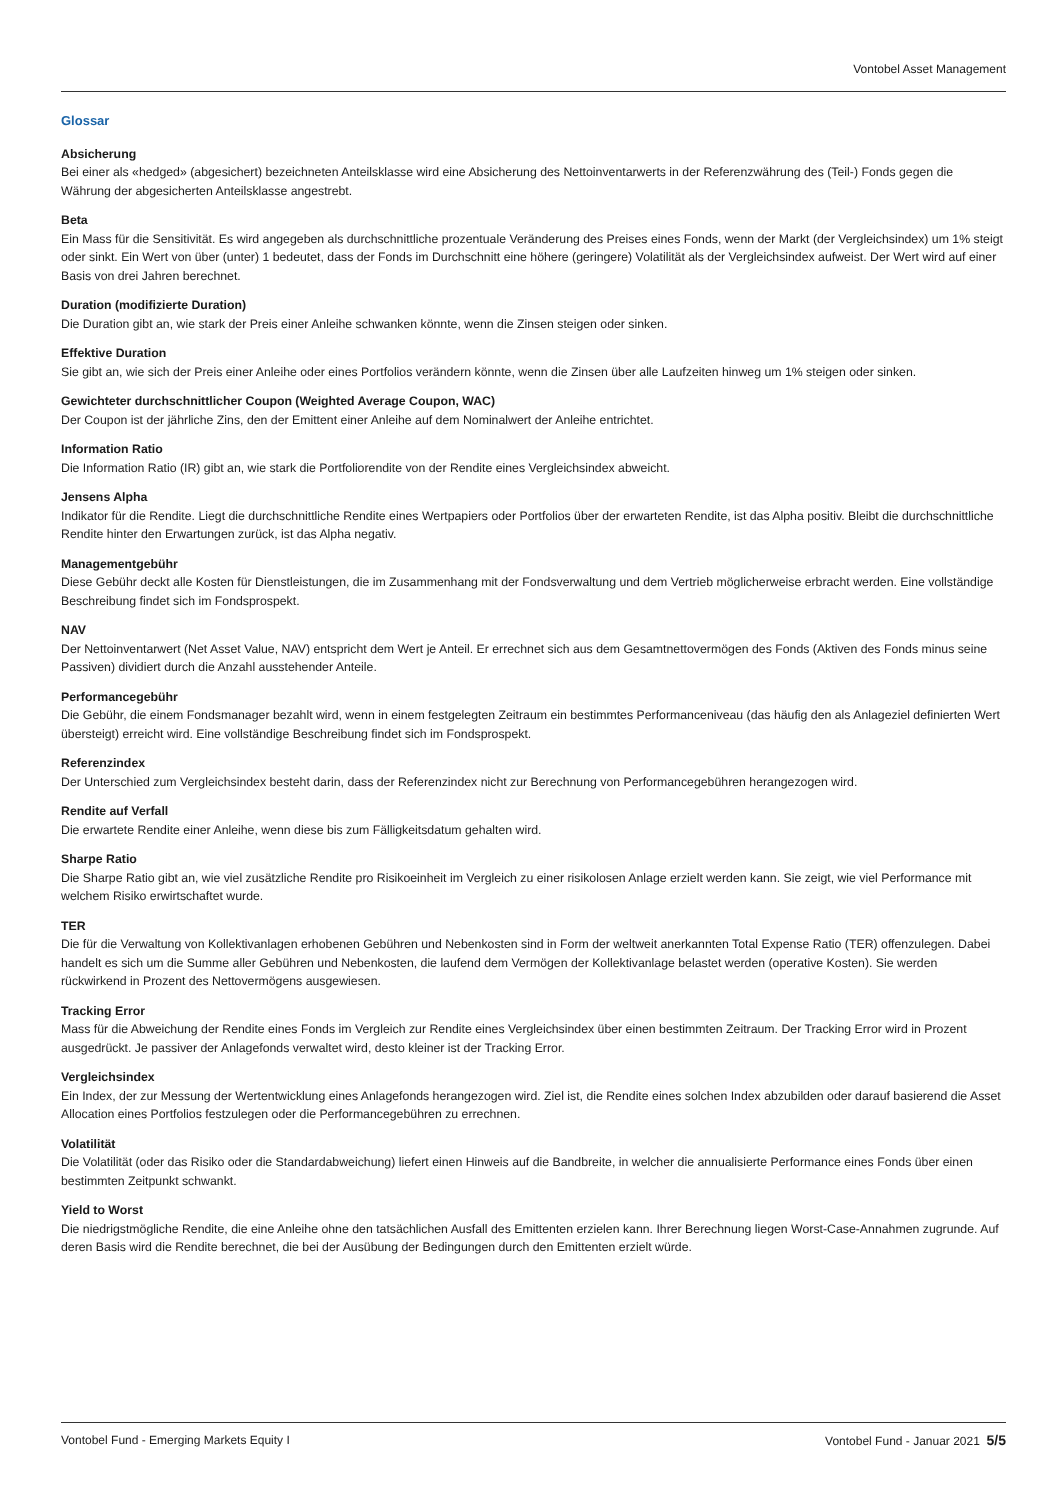Vontobel Asset Management
Glossar
Absicherung
Bei einer als «hedged» (abgesichert) bezeichneten Anteilsklasse wird eine Absicherung des Nettoinventarwerts in der Referenzwährung des (Teil-) Fonds gegen die Währung der abgesicherten Anteilsklasse angestrebt.
Beta
Ein Mass für die Sensitivität. Es wird angegeben als durchschnittliche prozentuale Veränderung des Preises eines Fonds, wenn der Markt (der Vergleichsindex) um 1% steigt oder sinkt. Ein Wert von über (unter) 1 bedeutet, dass der Fonds im Durchschnitt eine höhere (geringere) Volatilität als der Vergleichsindex aufweist. Der Wert wird auf einer Basis von drei Jahren berechnet.
Duration (modifizierte Duration)
Die Duration gibt an, wie stark der Preis einer Anleihe schwanken könnte, wenn die Zinsen steigen oder sinken.
Effektive Duration
Sie gibt an, wie sich der Preis einer Anleihe oder eines Portfolios verändern könnte, wenn die Zinsen über alle Laufzeiten hinweg um 1% steigen oder sinken.
Gewichteter durchschnittlicher Coupon (Weighted Average Coupon, WAC)
Der Coupon ist der jährliche Zins, den der Emittent einer Anleihe auf dem Nominalwert der Anleihe entrichtet.
Information Ratio
Die Information Ratio (IR) gibt an, wie stark die Portfoliorendite von der Rendite eines Vergleichsindex abweicht.
Jensens Alpha
Indikator für die Rendite. Liegt die durchschnittliche Rendite eines Wertpapiers oder Portfolios über der erwarteten Rendite, ist das Alpha positiv. Bleibt die durchschnittliche Rendite hinter den Erwartungen zurück, ist das Alpha negativ.
Managementgebühr
Diese Gebühr deckt alle Kosten für Dienstleistungen, die im Zusammenhang mit der Fondsverwaltung und dem Vertrieb möglicherweise erbracht werden. Eine vollständige Beschreibung findet sich im Fondsprospekt.
NAV
Der Nettoinventarwert (Net Asset Value, NAV) entspricht dem Wert je Anteil. Er errechnet sich aus dem Gesamtnettovermögen des Fonds (Aktiven des Fonds minus seine Passiven) dividiert durch die Anzahl ausstehender Anteile.
Performancegebühr
Die Gebühr, die einem Fondsmanager bezahlt wird, wenn in einem festgelegten Zeitraum ein bestimmtes Performanceniveau (das häufig den als Anlageziel definierten Wert übersteigt) erreicht wird. Eine vollständige Beschreibung findet sich im Fondsprospekt.
Referenzindex
Der Unterschied zum Vergleichsindex besteht darin, dass der Referenzindex nicht zur Berechnung von Performancegebühren herangezogen wird.
Rendite auf Verfall
Die erwartete Rendite einer Anleihe, wenn diese bis zum Fälligkeitsdatum gehalten wird.
Sharpe Ratio
Die Sharpe Ratio gibt an, wie viel zusätzliche Rendite pro Risikoeinheit im Vergleich zu einer risikolosen Anlage erzielt werden kann. Sie zeigt, wie viel Performance mit welchem Risiko erwirtschaftet wurde.
TER
Die für die Verwaltung von Kollektivanlagen erhobenen Gebühren und Nebenkosten sind in Form der weltweit anerkannten Total Expense Ratio (TER) offenzulegen. Dabei handelt es sich um die Summe aller Gebühren und Nebenkosten, die laufend dem Vermögen der Kollektivanlage belastet werden (operative Kosten). Sie werden rückwirkend in Prozent des Nettovermögens ausgewiesen.
Tracking Error
Mass für die Abweichung der Rendite eines Fonds im Vergleich zur Rendite eines Vergleichsindex über einen bestimmten Zeitraum. Der Tracking Error wird in Prozent ausgedrückt. Je passiver der Anlagefonds verwaltet wird, desto kleiner ist der Tracking Error.
Vergleichsindex
Ein Index, der zur Messung der Wertentwicklung eines Anlagefonds herangezogen wird. Ziel ist, die Rendite eines solchen Index abzubilden oder darauf basierend die Asset Allocation eines Portfolios festzulegen oder die Performancegebühren zu errechnen.
Volatilität
Die Volatilität (oder das Risiko oder die Standardabweichung) liefert einen Hinweis auf die Bandbreite, in welcher die annualisierte Performance eines Fonds über einen bestimmten Zeitpunkt schwankt.
Yield to Worst
Die niedrigstmögliche Rendite, die eine Anleihe ohne den tatsächlichen Ausfall des Emittenten erzielen kann. Ihrer Berechnung liegen Worst-Case-Annahmen zugrunde. Auf deren Basis wird die Rendite berechnet, die bei der Ausübung der Bedingungen durch den Emittenten erzielt würde.
Vontobel Fund - Emerging Markets Equity I Vontobel Fund - Januar 2021 5/5